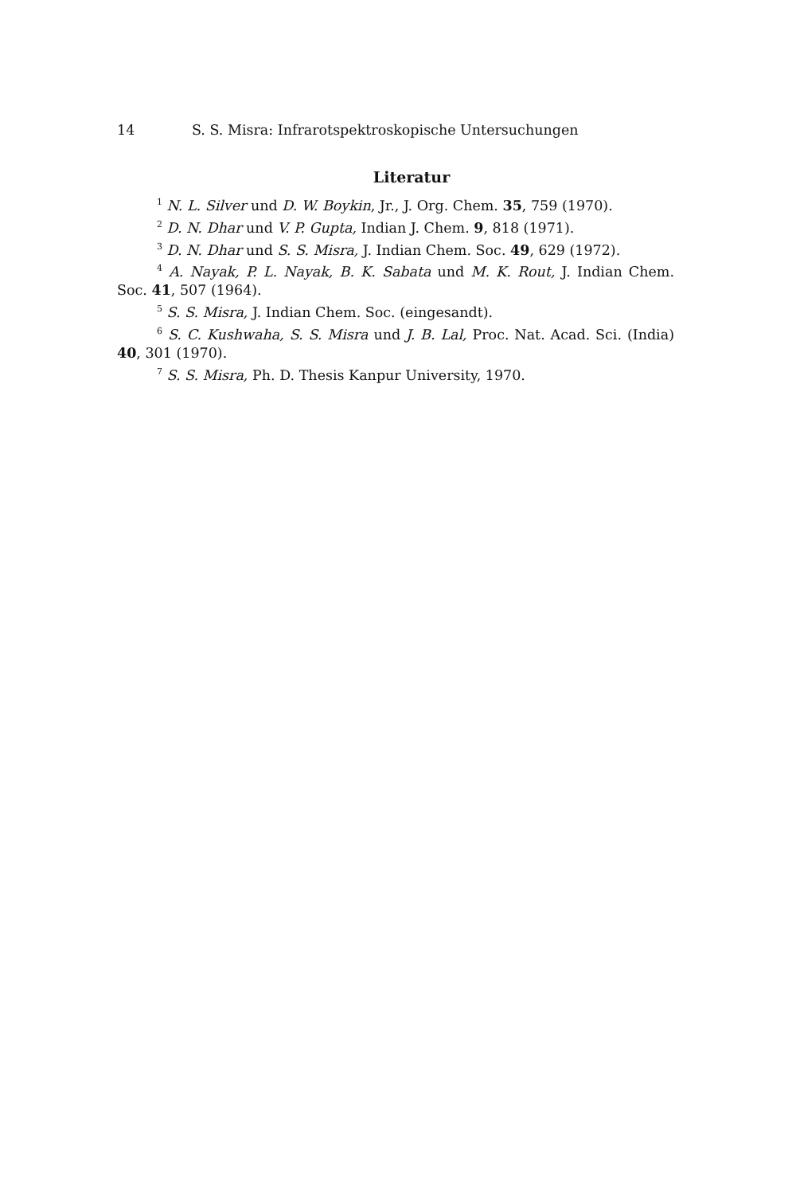14 S. S. Misra: Infrarotspektroskopische Untersuchungen
Literatur
<sup>1</sup> N. L. Silver und D. W. Boykin, Jr., J. Org. Chem. 35, 759 (1970).
<sup>2</sup> D. N. Dhar und V. P. Gupta, Indian J. Chem. 9, 818 (1971).
<sup>3</sup> D. N. Dhar und S. S. Misra, J. Indian Chem. Soc. 49, 629 (1972).
<sup>4</sup> A. Nayak, P. L. Nayak, B. K. Sabata und M. K. Rout, J. Indian Chem. Soc. 41, 507 (1964).
<sup>5</sup> S. S. Misra, J. Indian Chem. Soc. (eingesandt).
<sup>6</sup> S. C. Kushwaha, S. S. Misra und J. B. Lal, Proc. Nat. Acad. Sci. (India) 40, 301 (1970).
<sup>7</sup> S. S. Misra, Ph. D. Thesis Kanpur University, 1970.